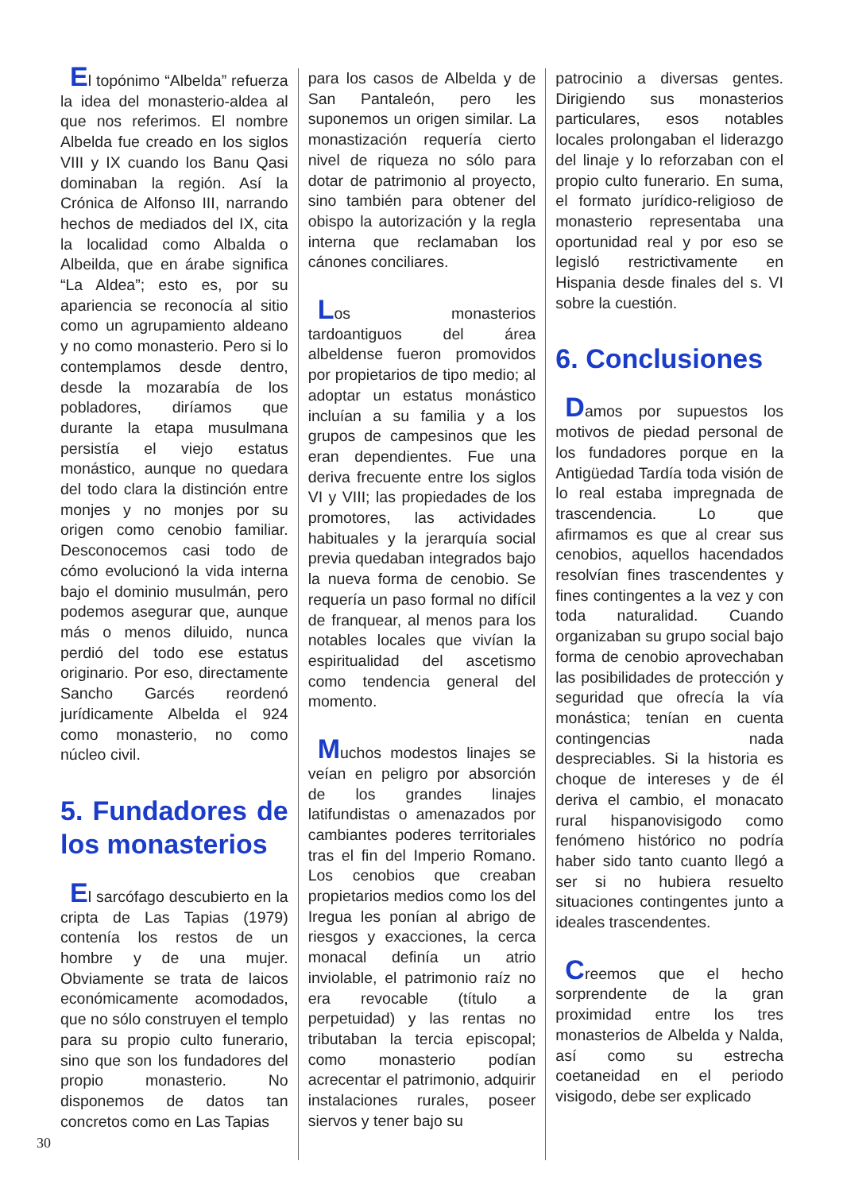El topónimo “Albelda” refuerza la idea del monasterio-aldea al que nos referimos. El nombre Albelda fue creado en los siglos VIII y IX cuando los Banu Qasi dominaban la región. Así la Crónica de Alfonso III, narrando hechos de mediados del IX, cita la localidad como Albalda o Albeilda, que en árabe significa “La Aldea”; esto es, por su apariencia se reconocía al sitio como un agrupamiento aldeano y no como monasterio. Pero si lo contemplamos desde dentro, desde la mozarabía de los pobladores, diríamos que durante la etapa musulmana persistía el viejo estatus monástico, aunque no quedara del todo clara la distinción entre monjes y no monjes por su origen como cenobio familiar. Desconocemos casi todo de cómo evolucionó la vida interna bajo el dominio musulmán, pero podemos asegurar que, aunque más o menos diluido, nunca perdió del todo ese estatus originario. Por eso, directamente Sancho Garcés reordenó jurídicamente Albelda el 924 como monasterio, no como núcleo civil.
5. Fundadores de los monasterios
El sarcófago descubierto en la cripta de Las Tapias (1979) contenía los restos de un hombre y de una mujer. Obviamente se trata de laicos económicamente acomodados, que no sólo construyen el templo para su propio culto funerario, sino que son los fundadores del propio monasterio. No disponemos de datos tan concretos como en Las Tapias
para los casos de Albelda y de San Pantaleón, pero les suponemos un origen similar. La monastización requería cierto nivel de riqueza no sólo para dotar de patrimonio al proyecto, sino también para obtener del obispo la autorización y la regla interna que reclamaban los cánones conciliares.
Los monasterios tardoantiguos del área albeldense fueron promovidos por propietarios de tipo medio; al adoptar un estatus monástico incluían a su familia y a los grupos de campesinos que les eran dependientes. Fue una deriva frecuente entre los siglos VI y VIII; las propiedades de los promotores, las actividades habituales y la jerarquía social previa quedaban integrados bajo la nueva forma de cenobio. Se requería un paso formal no difícil de franquear, al menos para los notables locales que vivían la espiritualidad del ascetismo como tendencia general del momento.
Muchos modestos linajes se veían en peligro por absorción de los grandes linajes latifundistas o amenazados por cambiantes poderes territoriales tras el fin del Imperio Romano. Los cenobios que creaban propietarios medios como los del Iregua les ponían al abrigo de riesgos y exacciones, la cerca monacal definía un atrio inviolable, el patrimonio raíz no era revocable (título a perpetuidad) y las rentas no tributaban la tercia episcopal; como monasterio podían acrecentar el patrimonio, adquirir instalaciones rurales, poseer siervos y tener bajo su
patrocinio a diversas gentes. Dirigiendo sus monasterios particulares, esos notables locales prolongaban el liderazgo del linaje y lo reforzaban con el propio culto funerario. En suma, el formato jurídico-religioso de monasterio representaba una oportunidad real y por eso se legisló restrictivamente en Hispania desde finales del s. VI sobre la cuestión.
6. Conclusiones
Damos por supuestos los motivos de piedad personal de los fundadores porque en la Antigüedad Tardía toda visión de lo real estaba impregnada de trascendencia. Lo que afirmamos es que al crear sus cenobios, aquellos hacendados resolvían fines trascendentes y fines contingentes a la vez y con toda naturalidad. Cuando organizaban su grupo social bajo forma de cenobio aprovechaban las posibilidades de protección y seguridad que ofrecía la vía monástica; tenían en cuenta contingencias nada despreciables. Si la historia es choque de intereses y de él deriva el cambio, el monacato rural hispanovisigodo como fenómeno histórico no podría haber sido tanto cuanto llegó a ser si no hubiera resuelto situaciones contingentes junto a ideales trascendentes.
Creemos que el hecho sorprendente de la gran proximidad entre los tres monasterios de Albelda y Nalda, así como su estrecha coetaneidad en el periodo visigodo, debe ser explicado
30